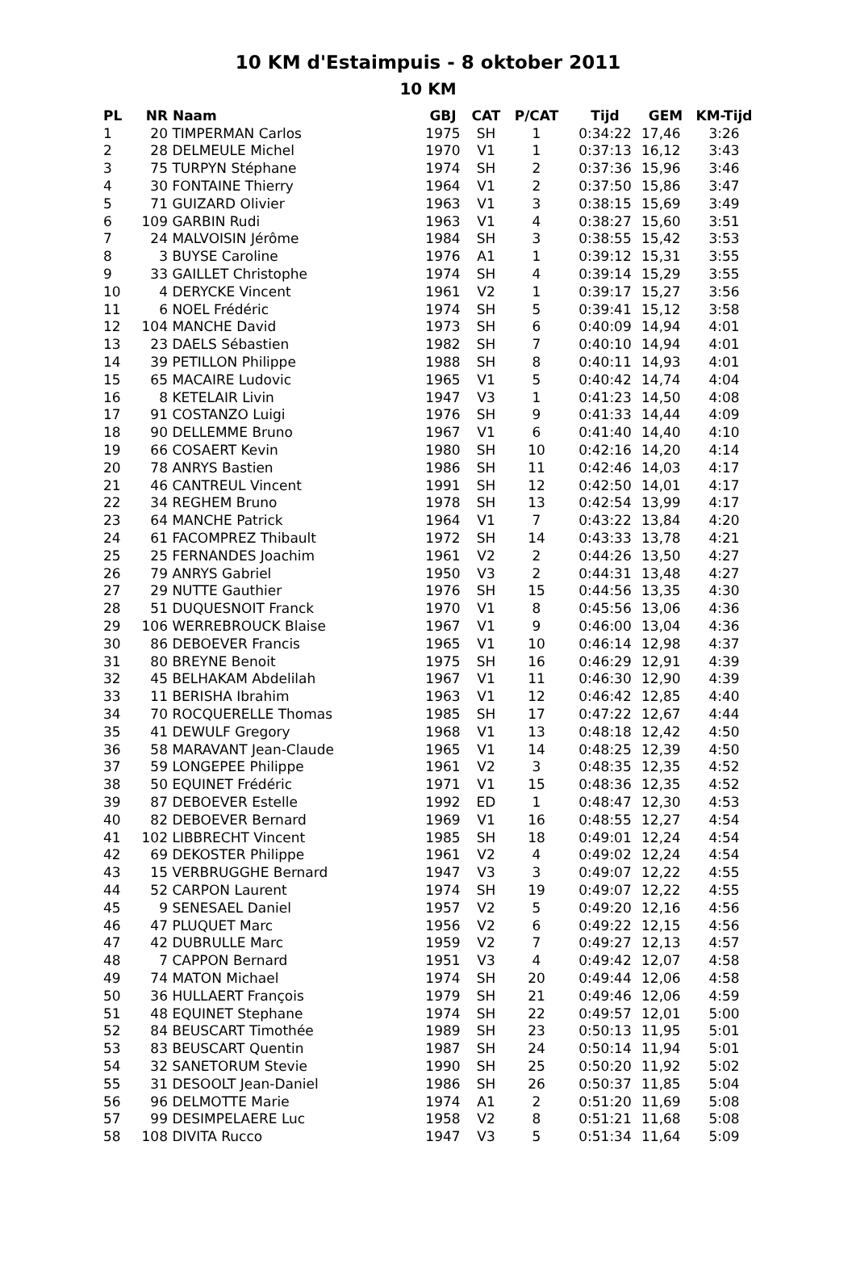10 KM d'Estaimpuis - 8 oktober 2011
10 KM
| PL | NR | Naam | GBJ | CAT | P/CAT | Tijd | GEM | KM-Tijd |
| --- | --- | --- | --- | --- | --- | --- | --- | --- |
| 1 | 20 | TIMPERMAN Carlos | 1975 | SH | 1 | 0:34:22 | 17,46 | 3:26 |
| 2 | 28 | DELMEULE Michel | 1970 | V1 | 1 | 0:37:13 | 16,12 | 3:43 |
| 3 | 75 | TURPYN Stéphane | 1974 | SH | 2 | 0:37:36 | 15,96 | 3:46 |
| 4 | 30 | FONTAINE Thierry | 1964 | V1 | 2 | 0:37:50 | 15,86 | 3:47 |
| 5 | 71 | GUIZARD Olivier | 1963 | V1 | 3 | 0:38:15 | 15,69 | 3:49 |
| 6 | 109 | GARBIN Rudi | 1963 | V1 | 4 | 0:38:27 | 15,60 | 3:51 |
| 7 | 24 | MALVOISIN Jérôme | 1984 | SH | 3 | 0:38:55 | 15,42 | 3:53 |
| 8 | 3 | BUYSE Caroline | 1976 | A1 | 1 | 0:39:12 | 15,31 | 3:55 |
| 9 | 33 | GAILLET Christophe | 1974 | SH | 4 | 0:39:14 | 15,29 | 3:55 |
| 10 | 4 | DERYCKE Vincent | 1961 | V2 | 1 | 0:39:17 | 15,27 | 3:56 |
| 11 | 6 | NOEL Frédéric | 1974 | SH | 5 | 0:39:41 | 15,12 | 3:58 |
| 12 | 104 | MANCHE David | 1973 | SH | 6 | 0:40:09 | 14,94 | 4:01 |
| 13 | 23 | DAELS Sébastien | 1982 | SH | 7 | 0:40:10 | 14,94 | 4:01 |
| 14 | 39 | PETILLON Philippe | 1988 | SH | 8 | 0:40:11 | 14,93 | 4:01 |
| 15 | 65 | MACAIRE Ludovic | 1965 | V1 | 5 | 0:40:42 | 14,74 | 4:04 |
| 16 | 8 | KETELAIR Livin | 1947 | V3 | 1 | 0:41:23 | 14,50 | 4:08 |
| 17 | 91 | COSTANZO Luigi | 1976 | SH | 9 | 0:41:33 | 14,44 | 4:09 |
| 18 | 90 | DELLEMME Bruno | 1967 | V1 | 6 | 0:41:40 | 14,40 | 4:10 |
| 19 | 66 | COSAERT Kevin | 1980 | SH | 10 | 0:42:16 | 14,20 | 4:14 |
| 20 | 78 | ANRYS Bastien | 1986 | SH | 11 | 0:42:46 | 14,03 | 4:17 |
| 21 | 46 | CANTREUL Vincent | 1991 | SH | 12 | 0:42:50 | 14,01 | 4:17 |
| 22 | 34 | REGHEM Bruno | 1978 | SH | 13 | 0:42:54 | 13,99 | 4:17 |
| 23 | 64 | MANCHE Patrick | 1964 | V1 | 7 | 0:43:22 | 13,84 | 4:20 |
| 24 | 61 | FACOMPREZ Thibault | 1972 | SH | 14 | 0:43:33 | 13,78 | 4:21 |
| 25 | 25 | FERNANDES Joachim | 1961 | V2 | 2 | 0:44:26 | 13,50 | 4:27 |
| 26 | 79 | ANRYS Gabriel | 1950 | V3 | 2 | 0:44:31 | 13,48 | 4:27 |
| 27 | 29 | NUTTE Gauthier | 1976 | SH | 15 | 0:44:56 | 13,35 | 4:30 |
| 28 | 51 | DUQUESNOIT Franck | 1970 | V1 | 8 | 0:45:56 | 13,06 | 4:36 |
| 29 | 106 | WERREBROUCK Blaise | 1967 | V1 | 9 | 0:46:00 | 13,04 | 4:36 |
| 30 | 86 | DEBOEVER Francis | 1965 | V1 | 10 | 0:46:14 | 12,98 | 4:37 |
| 31 | 80 | BREYNE Benoit | 1975 | SH | 16 | 0:46:29 | 12,91 | 4:39 |
| 32 | 45 | BELHAKAM Abdelilah | 1967 | V1 | 11 | 0:46:30 | 12,90 | 4:39 |
| 33 | 11 | BERISHA Ibrahim | 1963 | V1 | 12 | 0:46:42 | 12,85 | 4:40 |
| 34 | 70 | ROCQUERELLE Thomas | 1985 | SH | 17 | 0:47:22 | 12,67 | 4:44 |
| 35 | 41 | DEWULF Gregory | 1968 | V1 | 13 | 0:48:18 | 12,42 | 4:50 |
| 36 | 58 | MARAVANT Jean-Claude | 1965 | V1 | 14 | 0:48:25 | 12,39 | 4:50 |
| 37 | 59 | LONGEPEE Philippe | 1961 | V2 | 3 | 0:48:35 | 12,35 | 4:52 |
| 38 | 50 | EQUINET Frédéric | 1971 | V1 | 15 | 0:48:36 | 12,35 | 4:52 |
| 39 | 87 | DEBOEVER Estelle | 1992 | ED | 1 | 0:48:47 | 12,30 | 4:53 |
| 40 | 82 | DEBOEVER Bernard | 1969 | V1 | 16 | 0:48:55 | 12,27 | 4:54 |
| 41 | 102 | LIBBRECHT Vincent | 1985 | SH | 18 | 0:49:01 | 12,24 | 4:54 |
| 42 | 69 | DEKOSTER Philippe | 1961 | V2 | 4 | 0:49:02 | 12,24 | 4:54 |
| 43 | 15 | VERBRUGGHE Bernard | 1947 | V3 | 3 | 0:49:07 | 12,22 | 4:55 |
| 44 | 52 | CARPON Laurent | 1974 | SH | 19 | 0:49:07 | 12,22 | 4:55 |
| 45 | 9 | SENESAEL Daniel | 1957 | V2 | 5 | 0:49:20 | 12,16 | 4:56 |
| 46 | 47 | PLUQUET Marc | 1956 | V2 | 6 | 0:49:22 | 12,15 | 4:56 |
| 47 | 42 | DUBRULLE Marc | 1959 | V2 | 7 | 0:49:27 | 12,13 | 4:57 |
| 48 | 7 | CAPPON Bernard | 1951 | V3 | 4 | 0:49:42 | 12,07 | 4:58 |
| 49 | 74 | MATON Michael | 1974 | SH | 20 | 0:49:44 | 12,06 | 4:58 |
| 50 | 36 | HULLAERT François | 1979 | SH | 21 | 0:49:46 | 12,06 | 4:59 |
| 51 | 48 | EQUINET Stephane | 1974 | SH | 22 | 0:49:57 | 12,01 | 5:00 |
| 52 | 84 | BEUSCART Timothée | 1989 | SH | 23 | 0:50:13 | 11,95 | 5:01 |
| 53 | 83 | BEUSCART Quentin | 1987 | SH | 24 | 0:50:14 | 11,94 | 5:01 |
| 54 | 32 | SANETORUM Stevie | 1990 | SH | 25 | 0:50:20 | 11,92 | 5:02 |
| 55 | 31 | DESOOLT Jean-Daniel | 1986 | SH | 26 | 0:50:37 | 11,85 | 5:04 |
| 56 | 96 | DELMOTTE Marie | 1974 | A1 | 2 | 0:51:20 | 11,69 | 5:08 |
| 57 | 99 | DESIMPELAERE Luc | 1958 | V2 | 8 | 0:51:21 | 11,68 | 5:08 |
| 58 | 108 | DIVITA Rucco | 1947 | V3 | 5 | 0:51:34 | 11,64 | 5:09 |